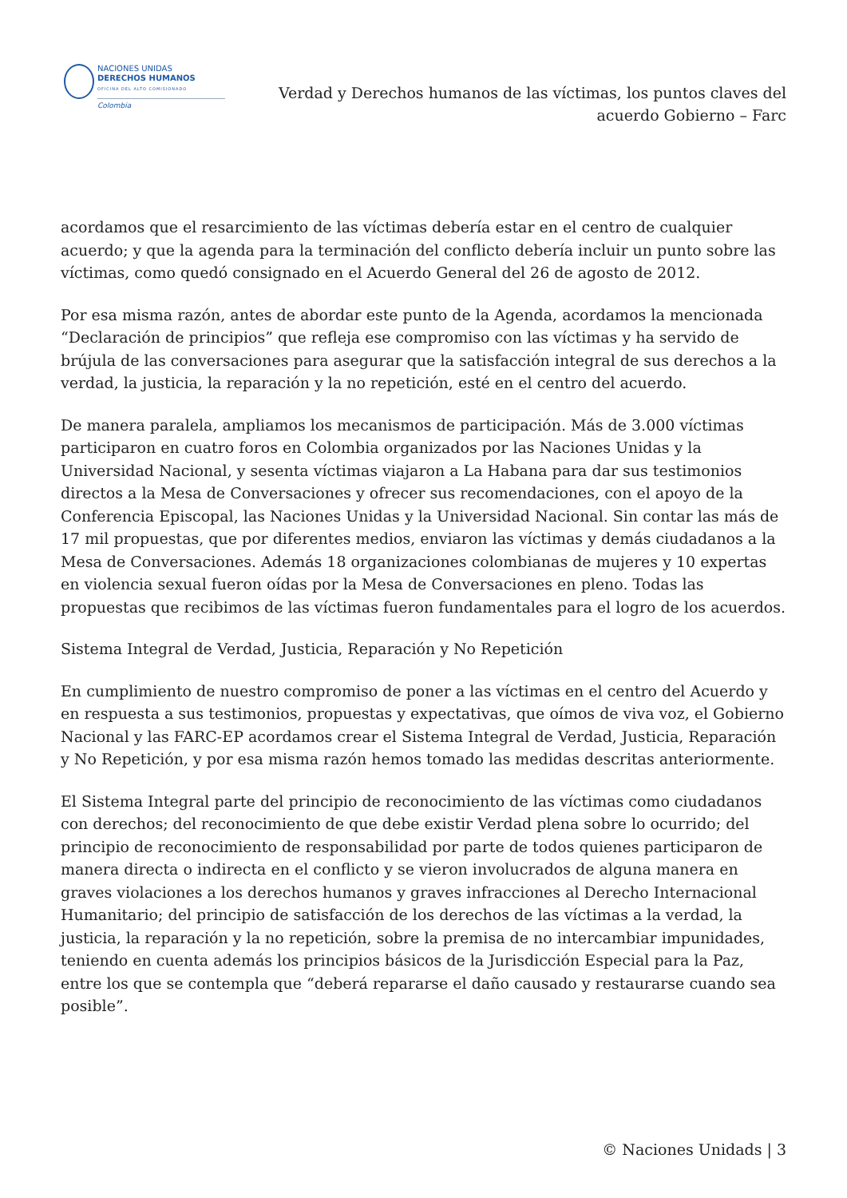NACIONES UNIDAS
DERECHOS HUMANOS
OFICINA DEL ALTO COMISIONADO
Colombia
Verdad y Derechos humanos de las víctimas, los puntos claves del
acuerdo Gobierno – Farc
acordamos que el resarcimiento de las víctimas debería estar en el centro de cualquier acuerdo; y que la agenda para la terminación del conflicto debería incluir un punto sobre las víctimas, como quedó consignado en el Acuerdo General del 26 de agosto de 2012.
Por esa misma razón, antes de abordar este punto de la Agenda, acordamos la mencionada “Declaración de principios” que refleja ese compromiso con las víctimas y ha servido de brújula de las conversaciones para asegurar que la satisfacción integral de sus derechos a la verdad, la justicia, la reparación y la no repetición, esté en el centro del acuerdo.
De manera paralela, ampliamos los mecanismos de participación. Más de 3.000 víctimas participaron en cuatro foros en Colombia organizados por las Naciones Unidas y la Universidad Nacional, y sesenta víctimas viajaron a La Habana para dar sus testimonios directos a la Mesa de Conversaciones y ofrecer sus recomendaciones, con el apoyo de la Conferencia Episcopal, las Naciones Unidas y la Universidad Nacional. Sin contar las más de 17 mil propuestas, que por diferentes medios, enviaron las víctimas y demás ciudadanos a la Mesa de Conversaciones. Además 18 organizaciones colombianas de mujeres y 10 expertas en violencia sexual fueron oídas por la Mesa de Conversaciones en pleno. Todas las propuestas que recibimos de las víctimas fueron fundamentales para el logro de los acuerdos.
Sistema Integral de Verdad, Justicia, Reparación y No Repetición
En cumplimiento de nuestro compromiso de poner a las víctimas en el centro del Acuerdo y en respuesta a sus testimonios, propuestas y expectativas, que oímos de viva voz, el Gobierno Nacional y las FARC-EP acordamos crear el Sistema Integral de Verdad, Justicia, Reparación y No Repetición, y por esa misma razón hemos tomado las medidas descritas anteriormente.
El Sistema Integral parte del principio de reconocimiento de las víctimas como ciudadanos con derechos; del reconocimiento de que debe existir Verdad plena sobre lo ocurrido; del principio de reconocimiento de responsabilidad por parte de todos quienes participaron de manera directa o indirecta en el conflicto y se vieron involucrados de alguna manera en graves violaciones a los derechos humanos y graves infracciones al Derecho Internacional Humanitario; del principio de satisfacción de los derechos de las víctimas a la verdad, la justicia, la reparación y la no repetición, sobre la premisa de no intercambiar impunidades, teniendo en cuenta además los principios básicos de la Jurisdicción Especial para la Paz, entre los que se contempla que “deberá repararse el daño causado y restaurarse cuando sea posible”.
© Naciones Unidads | 3